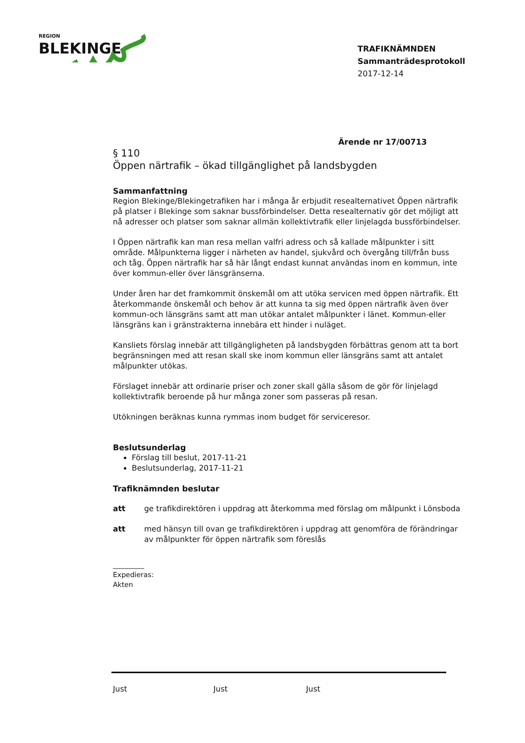REGION
BLEKINGE
TRAFIKNÄMNDEN
Sammanträdesprotokoll
2017-12-14
Ärende nr 17/00713
§ 110
Öppen närtrafik – ökad tillgänglighet på landsbygden
Sammanfattning
Region Blekinge/Blekingetrafiken har i många år erbjudit resealternativet Öppen närtrafik på platser i Blekinge som saknar bussförbindelser. Detta resealternativ gör det möjligt att nå adresser och platser som saknar allmän kollektivtrafik eller linjelagda bussförbindelser.
I Öppen närtrafik kan man resa mellan valfri adress och så kallade målpunkter i sitt område. Målpunkterna ligger i närheten av handel, sjukvård och övergång till/från buss och tåg. Öppen närtrafik har så här långt endast kunnat användas inom en kommun, inte över kommun-eller över länsgränserna.
Under åren har det framkommit önskemål om att utöka servicen med öppen närtrafik. Ett återkommande önskemål och behov är att kunna ta sig med öppen närtrafik även över kommun-och länsgräns samt att man utökar antalet målpunkter i länet. Kommun-eller länsgräns kan i gränstrakterna innebära ett hinder i nuläget.
Kansliets förslag innebär att tillgängligheten på landsbygden förbättras genom att ta bort begränsningen med att resan skall ske inom kommun eller länsgräns samt att antalet målpunkter utökas.
Förslaget innebär att ordinarie priser och zoner skall gälla såsom de gör för linjelagd kollektivtrafik beroende på hur många zoner som passeras på resan.
Utökningen beräknas kunna rymmas inom budget för serviceresor.
Beslutsunderlag
Förslag till beslut, 2017-11-21
Beslutsunderlag, 2017-11-21
Trafiknämnden beslutar
att ge trafikdirektören i uppdrag att återkomma med förslag om målpunkt i Lönsboda
att med hänsyn till ovan ge trafikdirektören i uppdrag att genomföra de förändringar av målpunkter för öppen närtrafik som föreslås
_________
Expedieras:
Akten
Just Just Just